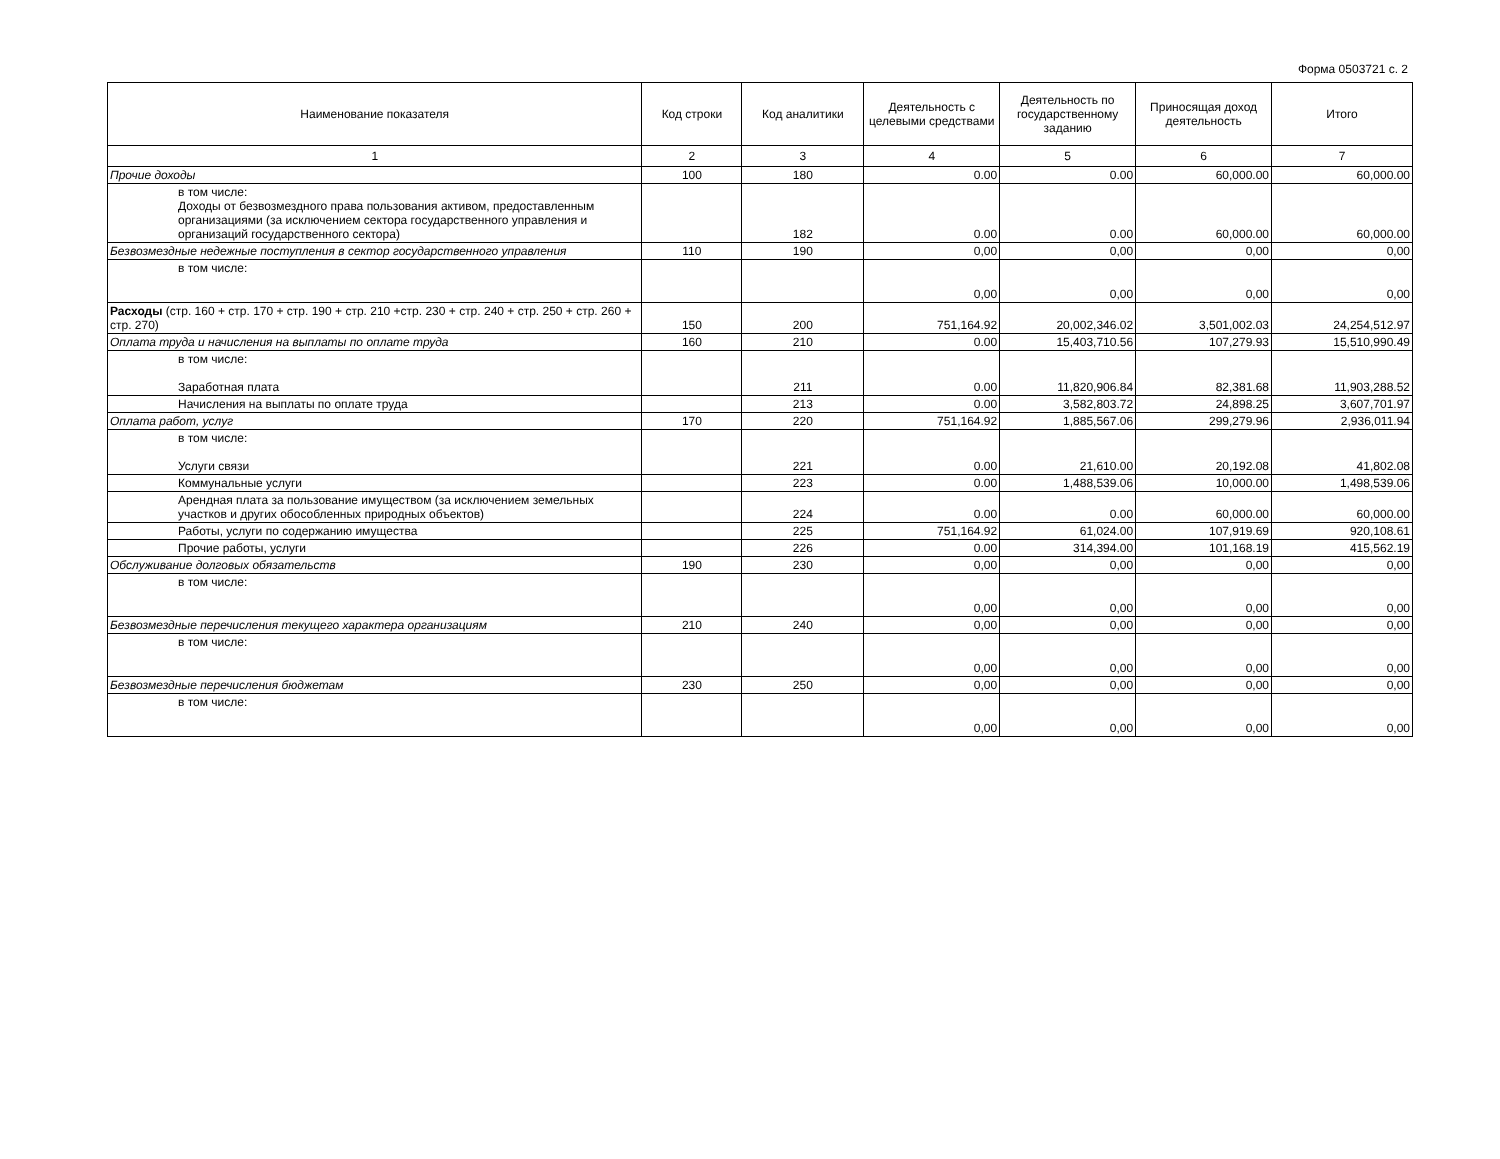Форма 0503721 с. 2
| Наименование показателя | Код строки | Код аналитики | Деятельность с целевыми средствами | Деятельность по государственному заданию | Приносящая доход деятельность | Итого |
| --- | --- | --- | --- | --- | --- | --- |
| 1 | 2 | 3 | 4 | 5 | 6 | 7 |
| Прочие доходы | 100 | 180 | 0.00 | 0.00 | 60,000.00 | 60,000.00 |
| в том числе: Доходы от безвозмездного права пользования активом, предоставленным организациями (за исключением сектора государственного управления и организаций государственного сектора) | | 182 | 0.00 | 0.00 | 60,000.00 | 60,000.00 |
| Безвозмездные недежные поступления в сектор государственного управления | 110 | 190 | 0,00 | 0,00 | 0,00 | 0,00 |
| в том числе: | | | 0,00 | 0,00 | 0,00 | 0,00 |
| Расходы (стр. 160 + стр. 170 + стр. 190 + стр. 210 +стр. 230 + стр. 240 + стр. 250 + стр. 260 + стр. 270) | 150 | 200 | 751,164.92 | 20,002,346.02 | 3,501,002.03 | 24,254,512.97 |
| Оплата труда и начисления на выплаты по оплате труда | 160 | 210 | 0.00 | 15,403,710.56 | 107,279.93 | 15,510,990.49 |
| в том числе: Заработная плата | | 211 | 0.00 | 11,820,906.84 | 82,381.68 | 11,903,288.52 |
| Начисления на выплаты по оплате труда | | 213 | 0.00 | 3,582,803.72 | 24,898.25 | 3,607,701.97 |
| Оплата работ, услуг | 170 | 220 | 751,164.92 | 1,885,567.06 | 299,279.96 | 2,936,011.94 |
| в том числе: Услуги связи | | 221 | 0.00 | 21,610.00 | 20,192.08 | 41,802.08 |
| Коммунальные услуги | | 223 | 0.00 | 1,488,539.06 | 10,000.00 | 1,498,539.06 |
| Арендная плата за пользование имуществом (за исключением земельных участков и других обособленных природных объектов) | | 224 | 0.00 | 0.00 | 60,000.00 | 60,000.00 |
| Работы, услуги по содержанию имущества | | 225 | 751,164.92 | 61,024.00 | 107,919.69 | 920,108.61 |
| Прочие работы, услуги | | 226 | 0.00 | 314,394.00 | 101,168.19 | 415,562.19 |
| Обслуживание долговых обязательств | 190 | 230 | 0,00 | 0,00 | 0,00 | 0,00 |
| в том числе: | | | 0,00 | 0,00 | 0,00 | 0,00 |
| Безвозмездные перечисления текущего характера организациям | 210 | 240 | 0,00 | 0,00 | 0,00 | 0,00 |
| в том числе: | | | 0,00 | 0,00 | 0,00 | 0,00 |
| Безвозмездные перечисления бюджетам | 230 | 250 | 0,00 | 0,00 | 0,00 | 0,00 |
| в том числе: | | | 0,00 | 0,00 | 0,00 | 0,00 |